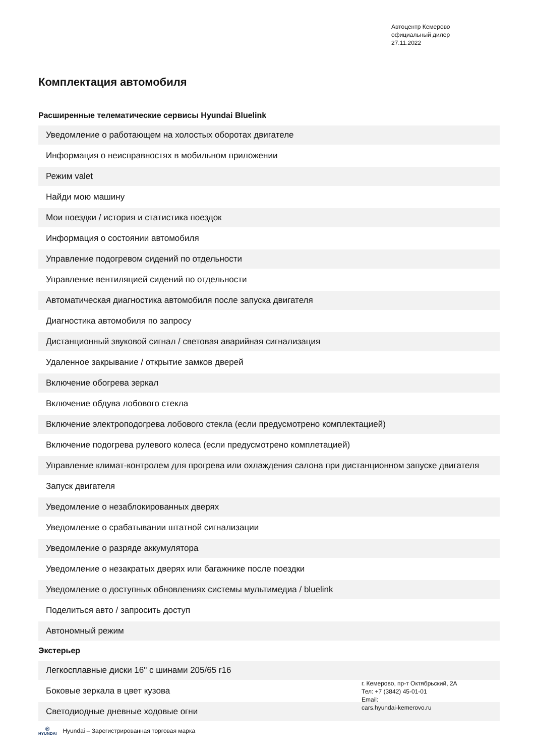Автоцентр Кемерово
официальный дилер
27.11.2022
Комплектация автомобиля
Расширенные телематические сервисы Hyundai Bluelink
| Уведомление о работающем на холостых оборотах двигателе |
| Информация о неисправностях в мобильном приложении |
| Режим valet |
| Найди мою машину |
| Мои поездки / история и статистика поездок |
| Информация о состоянии автомобиля |
| Управление подогревом сидений по отдельности |
| Управление вентиляцией сидений по отдельности |
| Автоматическая диагностика автомобиля после запуска двигателя |
| Диагностика автомобиля по запросу |
| Дистанционный звуковой сигнал / световая аварийная сигнализация |
| Удаленное закрывание / открытие замков дверей |
| Включение обогрева зеркал |
| Включение обдува лобового стекла |
| Включение электроподогрева лобового стекла (если предусмотрено комплектацией) |
| Включение подогрева рулевого колеса (если предусмотрено комплетацией) |
| Управление климат-контролем для прогрева или охлаждения салона при дистанционном запуске двигателя |
| Запуск двигателя |
| Уведомление о незаблокированных дверях |
| Уведомление о срабатывании штатной сигнализации |
| Уведомление о разряде аккумулятора |
| Уведомление о незакратых дверях или багажнике после поездки |
| Уведомление о доступных обновлениях системы мультимедиа / bluelink |
| Поделиться авто / запросить доступ |
| Автономный режим |
Экстерьер
| Легкосплавные диски 16" с шинами 205/65 r16 |
| Боковые зеркала в цвет кузова |
| Светодиодные дневные ходовые огни |
г. Кемерово, пр-т Октябрьский, 2А
Тел: +7 (3842) 45-01-01
Email:
cars.hyundai-kemerovo.ru
Ⓗ
HYUNDAI Hyundai – Зарегистрированная торговая марка